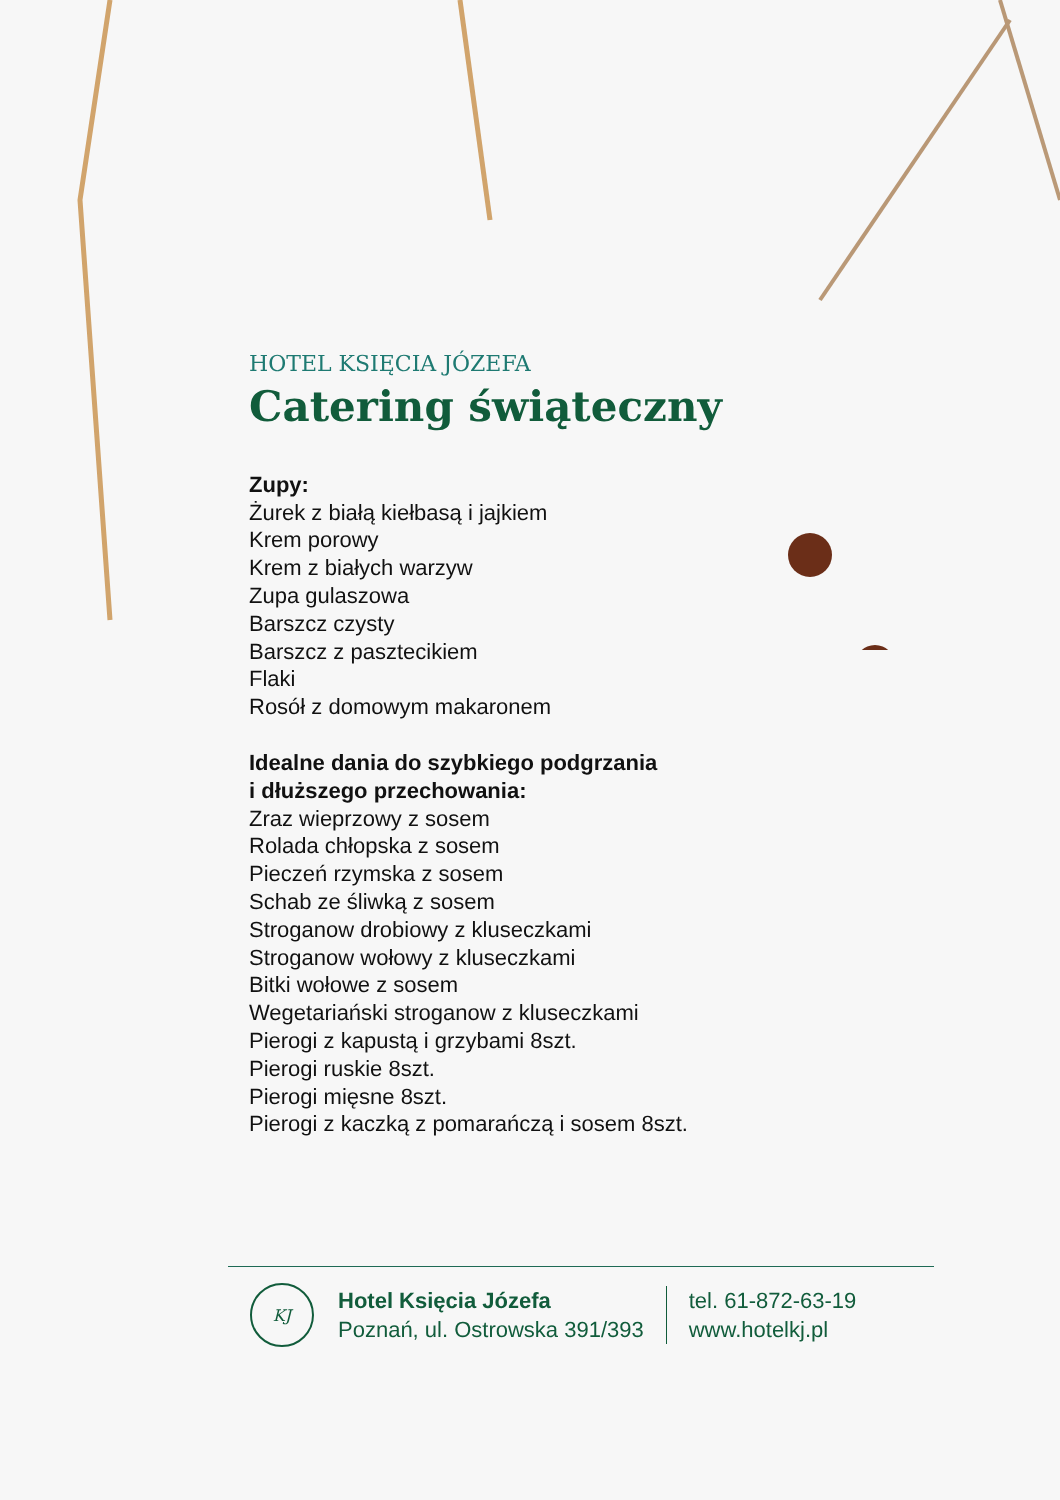HOTEL KSIĘCIA JÓZEFA
Catering świąteczny
Zupy:
Żurek z białą kiełbasą i jajkiem
Krem porowy
Krem z białych warzyw
Zupa gulaszowa
Barszcz czysty
Barszcz z pasztecikiem
Flaki
Rosół z domowym makaronem
Idealne dania do szybkiego podgrzania
i dłuższego przechowania:
Zraz wieprzowy z sosem
Rolada chłopska z sosem
Pieczeń rzymska z sosem
Schab ze śliwką z sosem
Stroganow drobiowy z kluseczkami
Stroganow wołowy z kluseczkami
Bitki wołowe z sosem
Wegetariański stroganow z kluseczkami
Pierogi z kapustą i grzybami 8szt.
Pierogi ruskie 8szt.
Pierogi mięsne 8szt.
Pierogi z kaczką z pomarańczą i sosem 8szt.
KJ
Hotel Księcia Józefa
Poznań, ul. Ostrowska 391/393
tel. 61-872-63-19
www.hotelkj.pl